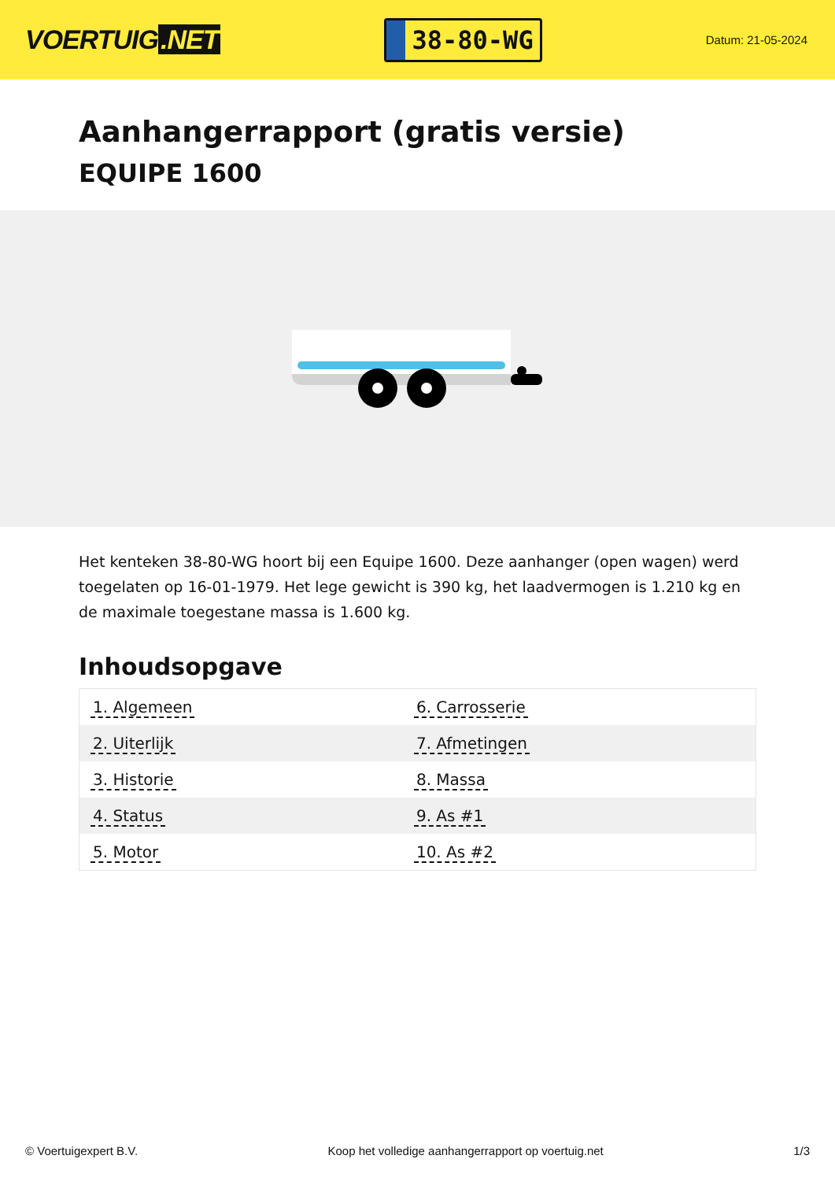VOERTUIG.NET
38-80-WG
Datum: 21-05-2024
Aanhangerrapport (gratis versie)
EQUIPE 1600
Het kenteken 38-80-WG hoort bij een Equipe 1600. Deze aanhanger (open wagen) werd toegelaten op 16-01-1979. Het lege gewicht is 390 kg, het laadvermogen is 1.210 kg en de maximale toegestane massa is 1.600 kg.
Inhoudsopgave
| 1. Algemeen | 6. Carrosserie |
| 2. Uiterlijk | 7. Afmetingen |
| 3. Historie | 8. Massa |
| 4. Status | 9. As #1 |
| 5. Motor | 10. As #2 |
© Voertuigexpert B.V. Koop het volledige aanhangerrapport op voertuig.net 1/3